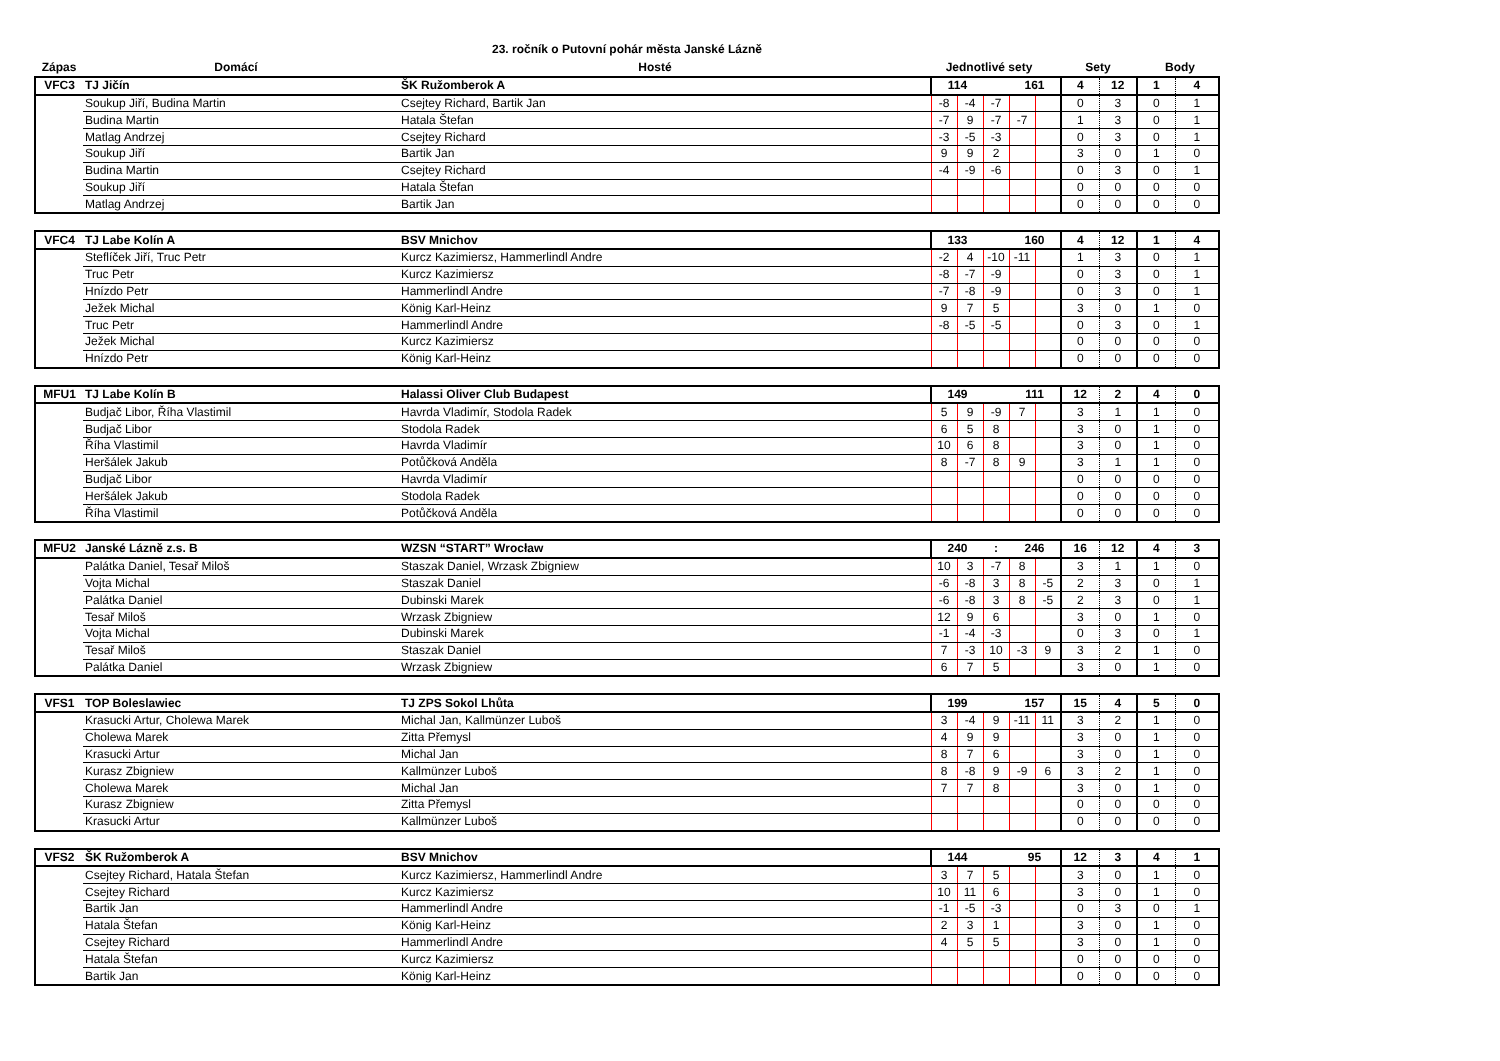23. ročník o Putovní pohár města Janské Lázně
| Zápas | Domácí | Hosté | Jednotlivé sety | Sety | Body |
| --- | --- | --- | --- | --- | --- |
| VFC3 | TJ Jičín | ŠK Ružomberok A | 114 | | | 161 | | 4 | 12 | 1 | 4 |
| | Soukup Jiří, Budina Martin | Csejtey Richard, Bartik Jan | -8 | -4 | -7 | | | 0 | 3 | 0 | 1 |
| | Budina Martin | Hatala Štefan | -7 | 9 | -7 | -7 | | 1 | 3 | 0 | 1 |
| | Matlag Andrzej | Csejtey Richard | -3 | -5 | -3 | | | 0 | 3 | 0 | 1 |
| | Soukup Jiří | Bartik Jan | 9 | 9 | 2 | | | 3 | 0 | 1 | 0 |
| | Budina Martin | Csejtey Richard | -4 | -9 | -6 | | | 0 | 3 | 0 | 1 |
| | Soukup Jiří | Hatala Štefan | | | | | | 0 | 0 | 0 | 0 |
| | Matlag Andrzej | Bartik Jan | | | | | | 0 | 0 | 0 | 0 |
| VFC4 | TJ Labe Kolín A | BSV Mnichov | 133 | | | 160 | | 4 | 12 | 1 | 4 |
| | Steflíček Jiří, Truc Petr | Kurcz Kazimiersz, Hammerlindl Andre | -2 | 4 | -10 | -11 | | 1 | 3 | 0 | 1 |
| | Truc Petr | Kurcz Kazimiersz | -8 | -7 | -9 | | | 0 | 3 | 0 | 1 |
| | Hnízdo Petr | Hammerlindl Andre | -7 | -8 | -9 | | | 0 | 3 | 0 | 1 |
| | Ježek Michal | König Karl-Heinz | 9 | 7 | 5 | | | 3 | 0 | 1 | 0 |
| | Truc Petr | Hammerlindl Andre | -8 | -5 | -5 | | | 0 | 3 | 0 | 1 |
| | Ježek Michal | Kurcz Kazimiersz | | | | | | 0 | 0 | 0 | 0 |
| | Hnízdo Petr | König Karl-Heinz | | | | | | 0 | 0 | 0 | 0 |
| MFU1 | TJ Labe Kolín B | Halassi Oliver Club Budapest | 149 | | | 111 | | 12 | 2 | 4 | 0 |
| | Budjač Libor, Říha Vlastimil | Havrda Vladimír, Stodola Radek | 5 | 9 | -9 | 7 | | 3 | 1 | 1 | 0 |
| | Budjač Libor | Stodola Radek | 6 | 5 | 8 | | | 3 | 0 | 1 | 0 |
| | Říha Vlastimil | Havrda Vladimír | 10 | 6 | 8 | | | 3 | 0 | 1 | 0 |
| | Heršálek Jakub | Potůčková Anděla | 8 | -7 | 8 | 9 | | 3 | 1 | 1 | 0 |
| | Budjač Libor | Havrda Vladimír | | | | | | 0 | 0 | 0 | 0 |
| | Heršálek Jakub | Stodola Radek | | | | | | 0 | 0 | 0 | 0 |
| | Říha Vlastimil | Potůčková Anděla | | | | | | 0 | 0 | 0 | 0 |
| MFU2 | Janské Lázně z.s. B | WZSN “START” Wrocław | 240 | | : | 246 | | 16 | 12 | 4 | 3 |
| | Palátka Daniel, Tesař Miloš | Staszak Daniel, Wrzask Zbigniew | 10 | 3 | -7 | 8 | | 3 | 1 | 1 | 0 |
| | Vojta Michal | Staszak Daniel | -6 | -8 | 3 | 8 | -5 | 2 | 3 | 0 | 1 |
| | Palátka Daniel | Dubinski Marek | -6 | -8 | 3 | 8 | -5 | 2 | 3 | 0 | 1 |
| | Tesař Miloš | Wrzask Zbigniew | 12 | 9 | 6 | | | 3 | 0 | 1 | 0 |
| | Vojta Michal | Dubinski Marek | -1 | -4 | -3 | | | 0 | 3 | 0 | 1 |
| | Tesař Miloš | Staszak Daniel | 7 | -3 | 10 | -3 | 9 | 3 | 2 | 1 | 0 |
| | Palátka Daniel | Wrzask Zbigniew | 6 | 7 | 5 | | | 3 | 0 | 1 | 0 |
| VFS1 | TOP Boleslawiec | TJ ZPS Sokol Lhůta | 199 | | | 157 | | 15 | 4 | 5 | 0 |
| | Krasucki Artur, Cholewa Marek | Michal Jan, Kallmünzer Luboš | 3 | -4 | 9 | -11 | 11 | 3 | 2 | 1 | 0 |
| | Cholewa Marek | Zitta Přemysl | 4 | 9 | 9 | | | 3 | 0 | 1 | 0 |
| | Krasucki Artur | Michal Jan | 8 | 7 | 6 | | | 3 | 0 | 1 | 0 |
| | Kurasz Zbigniew | Kallmünzer Luboš | 8 | -8 | 9 | -9 | 6 | 3 | 2 | 1 | 0 |
| | Cholewa Marek | Michal Jan | 7 | 7 | 8 | | | 3 | 0 | 1 | 0 |
| | Kurasz Zbigniew | Zitta Přemysl | | | | | | 0 | 0 | 0 | 0 |
| | Krasucki Artur | Kallmünzer Luboš | | | | | | 0 | 0 | 0 | 0 |
| VFS2 | ŠK Ružomberok A | BSV Mnichov | 144 | | | 95 | | 12 | 3 | 4 | 1 |
| | Csejtey Richard, Hatala Štefan | Kurcz Kazimiersz, Hammerlindl Andre | 3 | 7 | 5 | | | 3 | 0 | 1 | 0 |
| | Csejtey Richard | Kurcz Kazimiersz | 10 | 11 | 6 | | | 3 | 0 | 1 | 0 |
| | Bartik Jan | Hammerlindl Andre | -1 | -5 | -3 | | | 0 | 3 | 0 | 1 |
| | Hatala Štefan | König Karl-Heinz | 2 | 3 | 1 | | | 3 | 0 | 1 | 0 |
| | Csejtey Richard | Hammerlindl Andre | 4 | 5 | 5 | | | 3 | 0 | 1 | 0 |
| | Hatala Štefan | Kurcz Kazimiersz | | | | | | 0 | 0 | 0 | 0 |
| | Bartik Jan | König Karl-Heinz | | | | | | 0 | 0 | 0 | 0 |